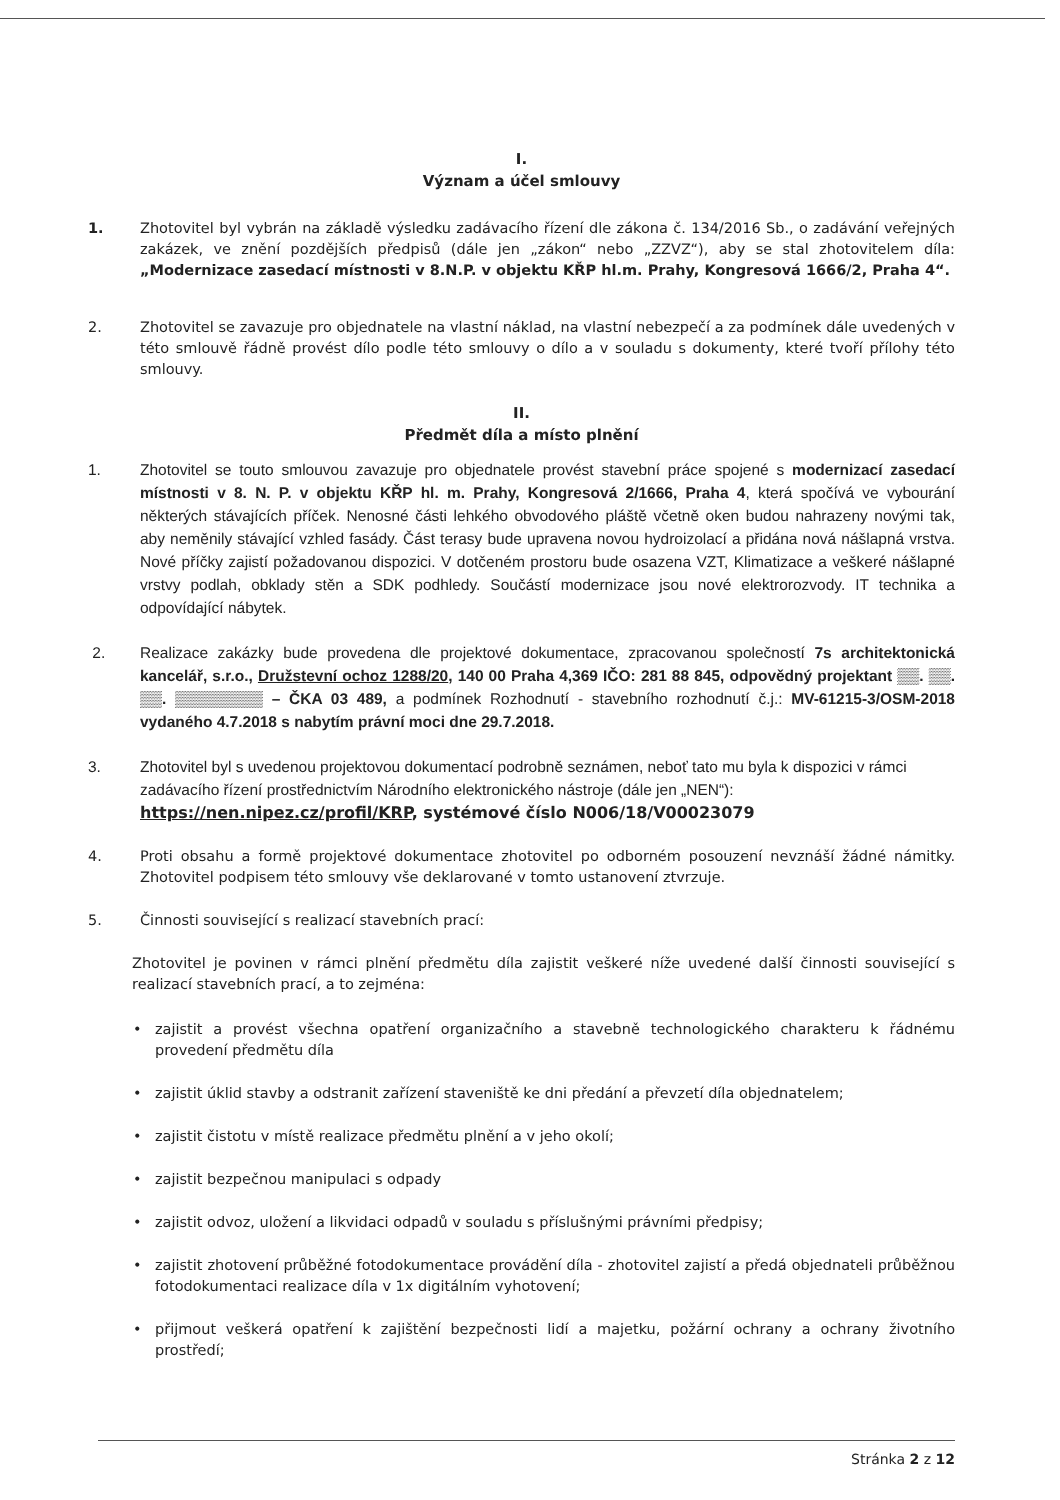I.
Význam a účel smlouvy
1. Zhotovitel byl vybrán na základě výsledku zadávacího řízení dle zákona č. 134/2016 Sb., o zadávání veřejných zakázek, ve znění pozdějších předpisů (dále jen „zákon“ nebo „ZZVZ“), aby se stal zhotovitelem díla: „Modernizace zasedací místnosti v 8.N.P. v objektu KŘP hl.m. Prahy, Kongresová 1666/2, Praha 4“.
2. Zhotovitel se zavazuje pro objednatele na vlastní náklad, na vlastní nebezpečí a za podmínek dále uvedených v této smlouvě řádně provést dílo podle této smlouvy o dílo a v souladu s dokumenty, které tvoří přílohy této smlouvy.
II.
Předmět díla a místo plnění
1. Zhotovitel se touto smlouvou zavazuje pro objednatele provést stavební práce spojené s modernizací zasedací místnosti v 8. N. P. v objektu KŘP hl. m. Prahy, Kongresová 2/1666, Praha 4, která spočívá ve vybourání některých stávajících příček. Nenosné části lehkého obvodového pláště včetně oken budou nahrazeny novými tak, aby neměnily stávající vzhled fasády. Část terasy bude upravena novou hydroizolací a přidána nová nášlapná vrstva. Nové příčky zajistí požadovanou dispozici. V dotčeném prostoru bude osazena VZT, Klimatizace a veškeré nášlapné vrstvy podlah, obklady stěn a SDK podhledy. Součástí modernizace jsou nové elektrorozvody. IT technika a odpovídající nábytek.
2. Realizace zakázky bude provedena dle projektové dokumentace, zpracovanou společností 7s architektonická kancelář, s.r.o., Družstevní ochoz 1288/20, 140 00 Praha 4,369 IČO: 281 88 845, odpovědný projektant ▒▒. ▒▒. ▒▒. ▒▒▒▒▒▒▒▒ – ČKA 03 489, a podmínek Rozhodnutí - stavebního rozhodnutí č.j.: MV-61215-3/OSM-2018 vydaného 4.7.2018 s nabytím právní moci dne 29.7.2018.
3. Zhotovitel byl s uvedenou projektovou dokumentací podrobně seznámen, neboť tato mu byla k dispozici v rámci zadávacího řízení prostřednictvím Národního elektronického nástroje (dále jen „NEN“):
https://nen.nipez.cz/profil/KRP, systémové číslo N006/18/V00023079
4. Proti obsahu a formě projektové dokumentace zhotovitel po odborném posouzení nevznáší žádné námitky. Zhotovitel podpisem této smlouvy vše deklarované v tomto ustanovení ztvrzuje.
5. Činnosti související s realizací stavebních prací:
Zhotovitel je povinen v rámci plnění předmětu díla zajistit veškeré níže uvedené další činnosti související s realizací stavebních prací, a to zejména:
• zajistit a provést všechna opatření organizačního a stavebně technologického charakteru k řádnému provedení předmětu díla
• zajistit úklid stavby a odstranit zařízení staveniště ke dni předání a převzetí díla objednatelem;
• zajistit čistotu v místě realizace předmětu plnění a v jeho okolí;
• zajistit bezpečnou manipulaci s odpady
• zajistit odvoz, uložení a likvidaci odpadů v souladu s příslušnými právními předpisy;
• zajistit zhotovení průběžné fotodokumentace provádění díla - zhotovitel zajistí a předá objednateli průběžnou fotodokumentaci realizace díla v 1x digitálním vyhotovení;
• přijmout veškerá opatření k zajištění bezpečnosti lidí a majetku, požární ochrany a ochrany životního prostředí;
Stránka 2 z 12